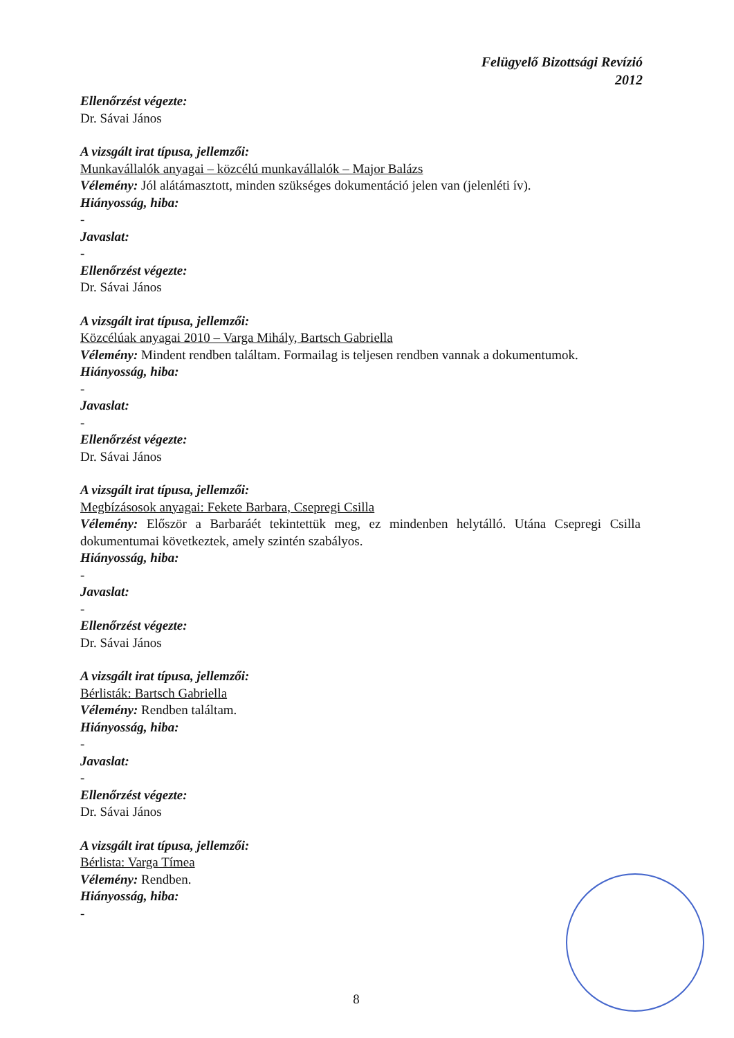Felügyelő Bizottsági Revízió
2012
Ellenőrzést végezte:
Dr. Sávai János
A vizsgált irat típusa, jellemzői:
Munkavállalók anyagai – közcélú munkavállalók – Major Balázs
Vélemény: Jól alátámasztott, minden szükséges dokumentáció jelen van (jelenléti ív).
Hiányosság, hiba:
-
Javaslat:
-
Ellenőrzést végezte:
Dr. Sávai János
A vizsgált irat típusa, jellemzői:
Közcélúak anyagai 2010 – Varga Mihály, Bartsch Gabriella
Vélemény: Mindent rendben találtam. Formailag is teljesen rendben vannak a dokumentumok.
Hiányosság, hiba:
-
Javaslat:
-
Ellenőrzést végezte:
Dr. Sávai János
A vizsgált irat típusa, jellemzői:
Megbízásosok anyagai: Fekete Barbara, Csepregi Csilla
Vélemény: Először a Barbaráét tekintettük meg, ez mindenben helytálló. Utána Csepregi Csilla dokumentumai következtek, amely szintén szabályos.
Hiányosság, hiba:
-
Javaslat:
-
Ellenőrzést végezte:
Dr. Sávai János
A vizsgált irat típusa, jellemzői:
Bérlisták: Bartsch Gabriella
Vélemény: Rendben találtam.
Hiányosság, hiba:
-
Javaslat:
-
Ellenőrzést végezte:
Dr. Sávai János
A vizsgált irat típusa, jellemzői:
Bérlista: Varga Tímea
Vélemény: Rendben.
Hiányosság, hiba:
-
8